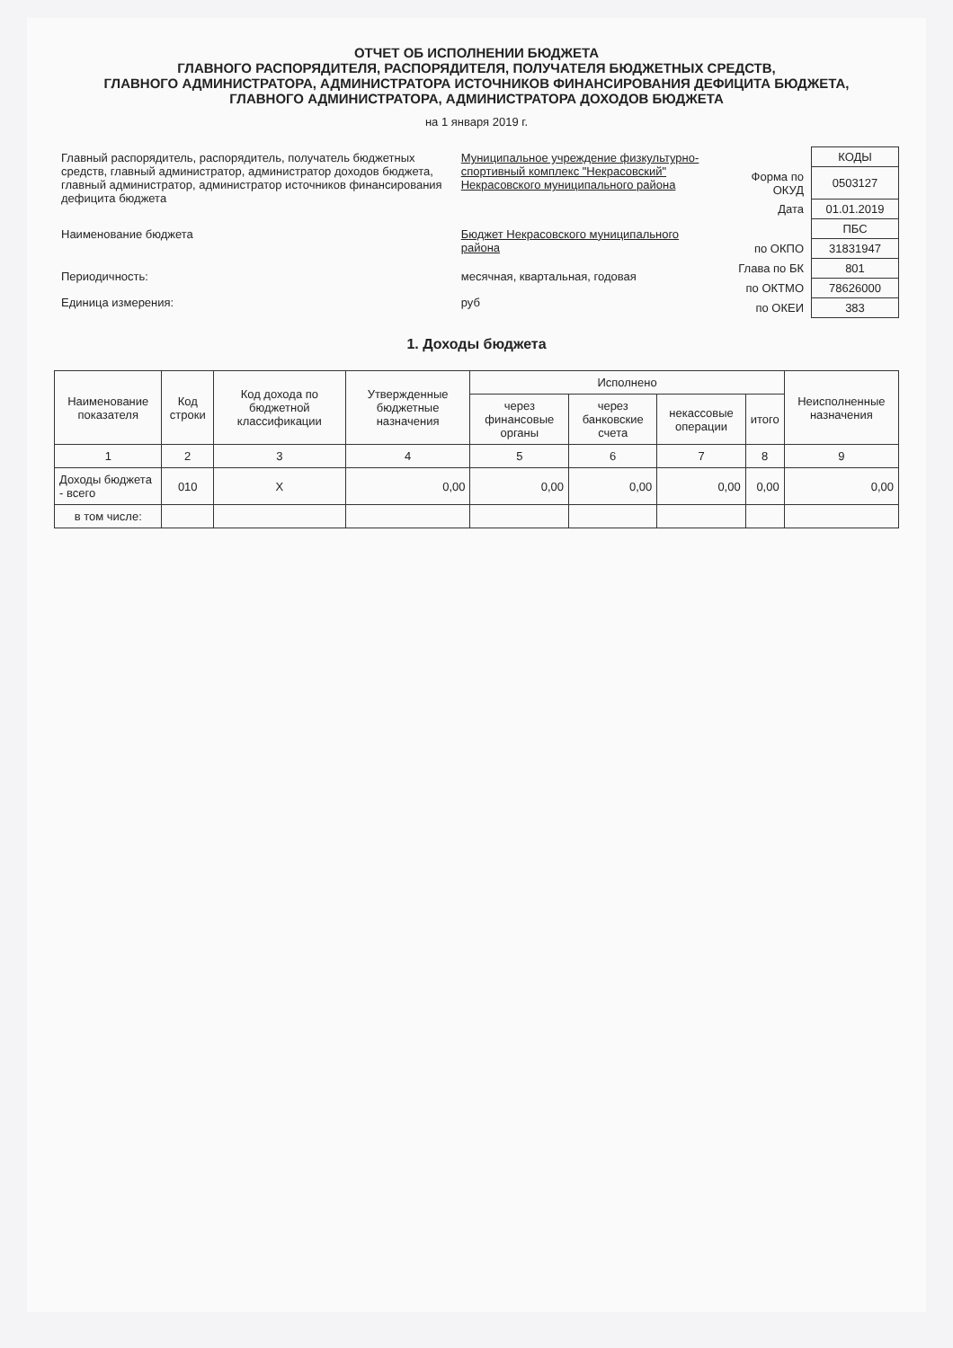ОТЧЕТ ОБ ИСПОЛНЕНИИ БЮДЖЕТА
ГЛАВНОГО РАСПОРЯДИТЕЛЯ, РАСПОРЯДИТЕЛЯ, ПОЛУЧАТЕЛЯ БЮДЖЕТНЫХ СРЕДСТВ,
ГЛАВНОГО АДМИНИСТРАТОРА, АДМИНИСТРАТОРА ИСТОЧНИКОВ ФИНАНСИРОВАНИЯ ДЕФИЦИТА БЮДЖЕТА,
ГЛАВНОГО АДМИНИСТРАТОРА, АДМИНИСТРАТОРА ДОХОДОВ БЮДЖЕТА
на 1 января 2019 г.
| Главный распорядитель, распорядитель, получатель бюджетных средств, главный администратор, администратор доходов бюджета, главный администратор, администратор источников финансирования дефицита бюджета | Муниципальное учреждение физкультурно-спортивный комплекс "Некрасовский" Некрасовского муниципального района |
| Наименование бюджета | Бюджет Некрасовского муниципального района |
| Периодичность: | месячная, квартальная, годовая |
| Единица измерения: | руб |
| | КОДЫ |
| Форма по ОКУД | 0503127 |
| Дата | 01.01.2019 |
| | ПБС |
| по ОКПО | 31831947 |
| Глава по БК | 801 |
| по ОКТМО | 78626000 |
| по ОКЕИ | 383 |
1. Доходы бюджета
| Наименование показателя | Код строки | Код дохода по бюджетной классификации | Утвержденные бюджетные назначения | Исполнено | | | | Неисполненные назначения |
| --- | --- | --- | --- | --- | --- | --- | --- | --- |
| | | | | через финансовые органы | через банковские счета | некассовые операции | итого | |
| 1 | 2 | 3 | 4 | 5 | 6 | 7 | 8 | 9 |
| Доходы бюджета - всего | 010 | X | 0,00 | 0,00 | 0,00 | 0,00 | 0,00 | 0,00 |
| в том числе: | | | | | | | | |